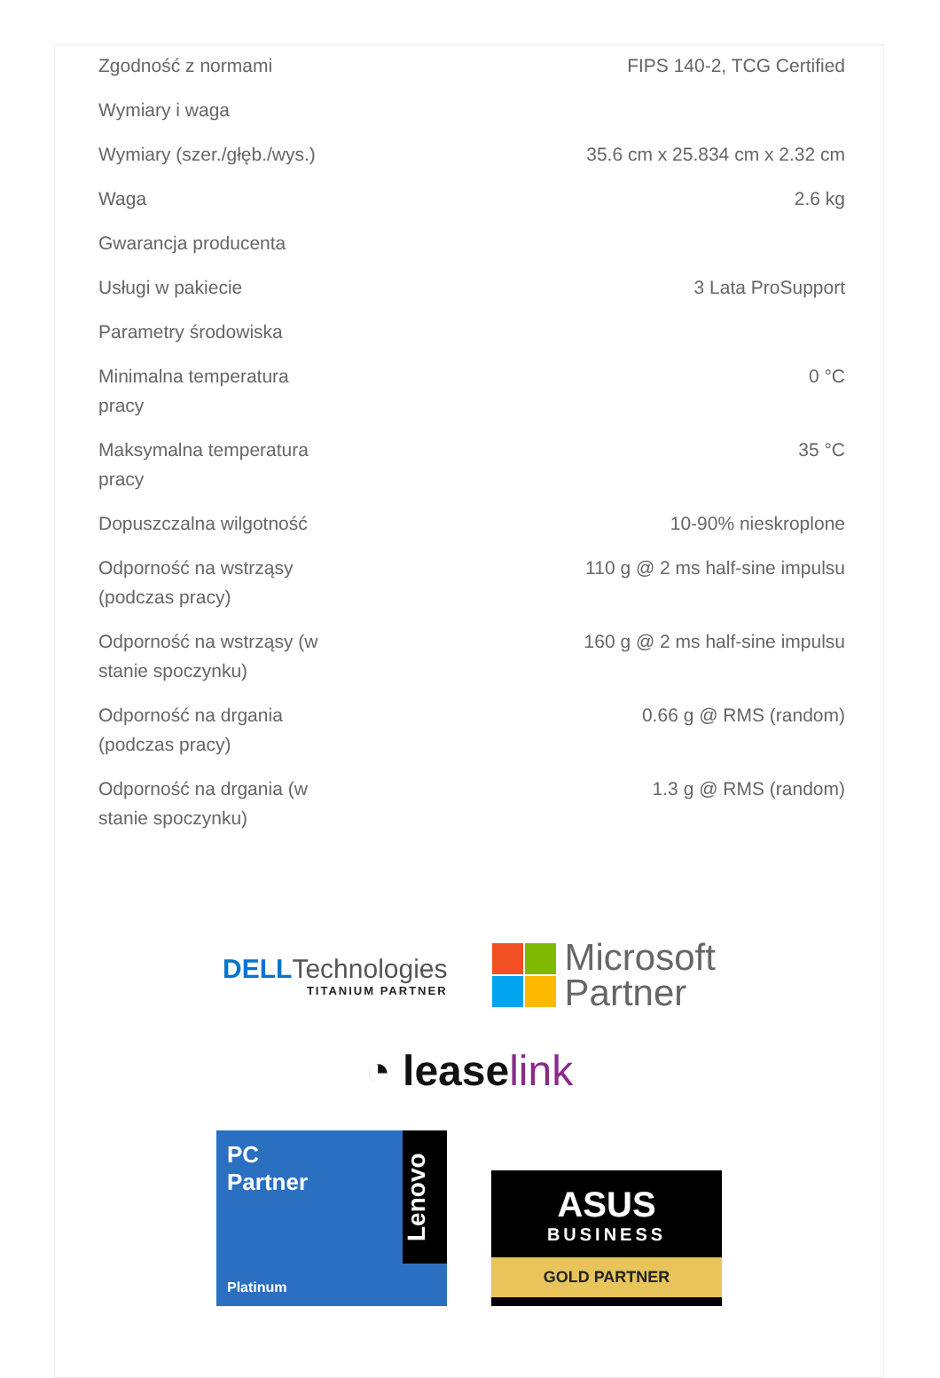| Zgodność z normami | FIPS 140-2, TCG Certified |
| Wymiary i waga | |
| Wymiary (szer./głęb./wys.) | 35.6 cm x 25.834 cm x 2.32 cm |
| Waga | 2.6 kg |
| Gwarancja producenta | |
| Usługi w pakiecie | 3 Lata ProSupport |
| Parametry środowiska | |
| Minimalna temperatura pracy | 0 °C |
| Maksymalna temperatura pracy | 35 °C |
| Dopuszczalna wilgotność | 10-90% nieskroplone |
| Odporność na wstrząsy (podczas pracy) | 110 g @ 2 ms half-sine impulsu |
| Odporność na wstrząsy (w stanie spoczynku) | 160 g @ 2 ms half-sine impulsu |
| Odporność na drgania (podczas pracy) | 0.66 g @ RMS (random) |
| Odporność na drgania (w stanie spoczynku) | 1.3 g @ RMS (random) |
DELLTechnologies
TITANIUM PARTNER
Microsoft
Partner
◔ leaselink
PC
Partner
Lenovo
Platinum
ASUS
BUSINESS
GOLD PARTNER